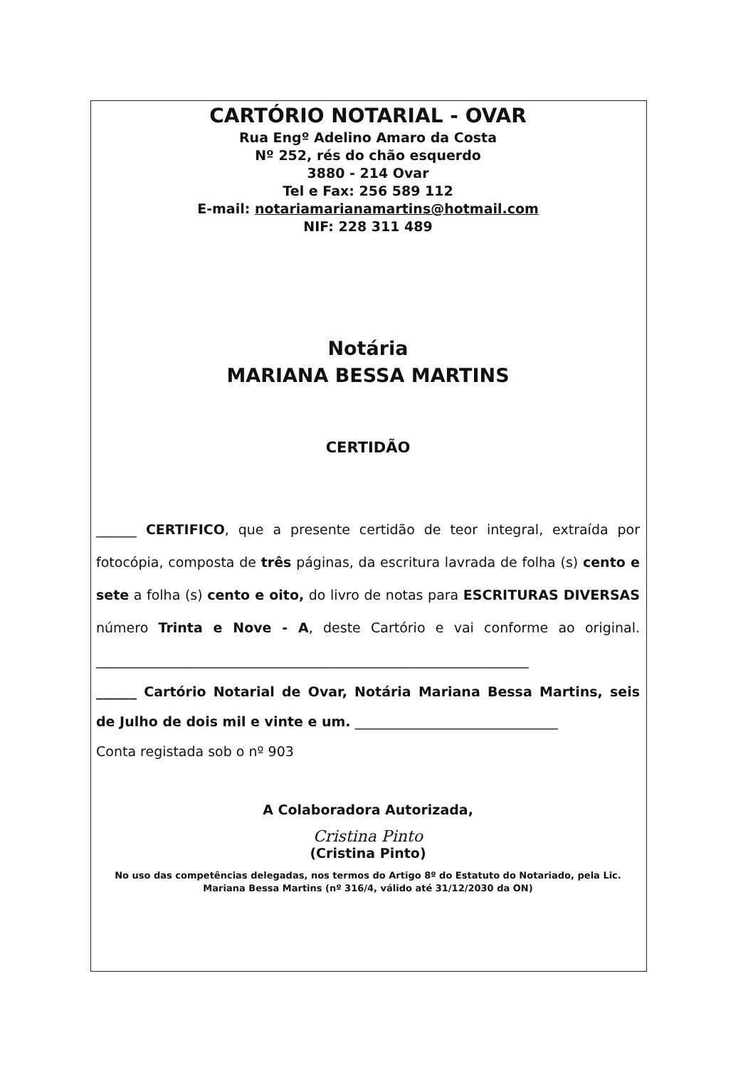CARTÓRIO NOTARIAL - OVAR
Rua Engº Adelino Amaro da Costa
Nº 252, rés do chão esquerdo
3880 - 214 Ovar
Tel e Fax: 256 589 112
E-mail: notariamarianamartins@hotmail.com
NIF: 228 311 489
Notária
MARIANA BESSA MARTINS
CERTIDÃO
______ CERTIFICO, que a presente certidão de teor integral, extraída por fotocópia, composta de três páginas, da escritura lavrada de folha (s) cento e sete a folha (s) cento e oito, do livro de notas para ESCRITURAS DIVERSAS número Trinta e Nove - A, deste Cartório e vai conforme ao original. ________________________________________________________________
______ Cartório Notarial de Ovar, Notária Mariana Bessa Martins, seis de Julho de dois mil e vinte e um. ______________________________
Conta registada sob o nº 903
A Colaboradora Autorizada,
Cristina Pinto
(Cristina Pinto)
No uso das competências delegadas, nos termos do Artigo 8º do Estatuto do Notariado, pela Lic.
Mariana Bessa Martins (nº 316/4, válido até 31/12/2030 da ON)